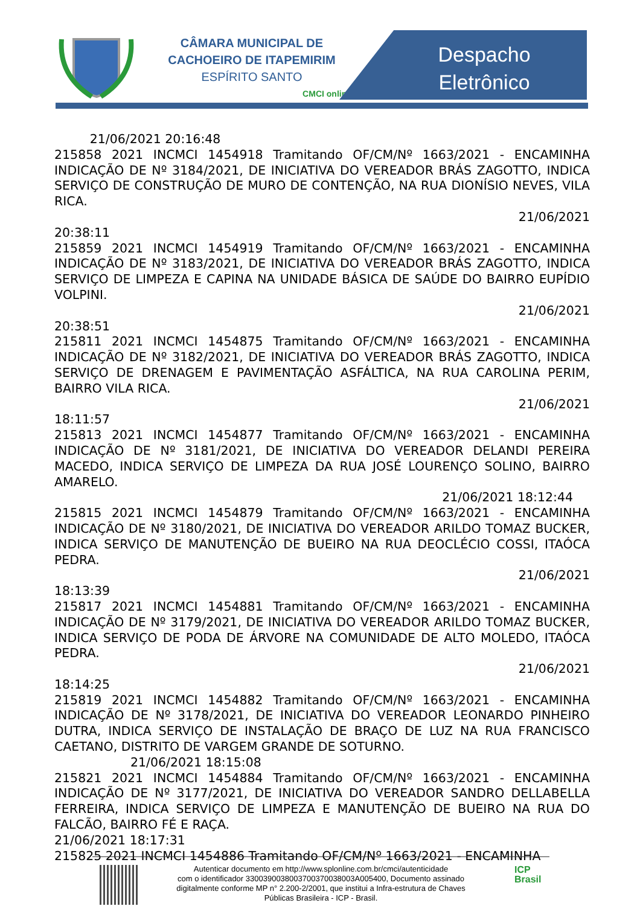CÂMARA MUNICIPAL DE
CACHOEIRO DE ITAPEMIRIM
ESPÍRITO SANTO
CMCI online
Despacho Eletrônico
21/06/2021 20:16:48
215858 2021 INCMCI 1454918 Tramitando OF/CM/Nº 1663/2021 - ENCAMINHA INDICAÇÃO DE Nº 3184/2021, DE INICIATIVA DO VEREADOR BRÁS ZAGOTTO, INDICA SERVIÇO DE CONSTRUÇÃO DE MURO DE CONTENÇÃO, NA RUA DIONÍSIO NEVES, VILA RICA.
21/06/2021
20:38:11
215859 2021 INCMCI 1454919 Tramitando OF/CM/Nº 1663/2021 - ENCAMINHA INDICAÇÃO DE Nº 3183/2021, DE INICIATIVA DO VEREADOR BRÁS ZAGOTTO, INDICA SERVIÇO DE LIMPEZA E CAPINA NA UNIDADE BÁSICA DE SAÚDE DO BAIRRO EUPÍDIO VOLPINI.
21/06/2021
20:38:51
215811 2021 INCMCI 1454875 Tramitando OF/CM/Nº 1663/2021 - ENCAMINHA INDICAÇÃO DE Nº 3182/2021, DE INICIATIVA DO VEREADOR BRÁS ZAGOTTO, INDICA SERVIÇO DE DRENAGEM E PAVIMENTAÇÃO ASFÁLTICA, NA RUA CAROLINA PERIM, BAIRRO VILA RICA.
21/06/2021
18:11:57
215813 2021 INCMCI 1454877 Tramitando OF/CM/Nº 1663/2021 - ENCAMINHA INDICAÇÃO DE Nº 3181/2021, DE INICIATIVA DO VEREADOR DELANDI PEREIRA MACEDO, INDICA SERVIÇO DE LIMPEZA DA RUA JOSÉ LOURENÇO SOLINO, BAIRRO AMARELO.
21/06/2021 18:12:44
215815 2021 INCMCI 1454879 Tramitando OF/CM/Nº 1663/2021 - ENCAMINHA INDICAÇÃO DE Nº 3180/2021, DE INICIATIVA DO VEREADOR ARILDO TOMAZ BUCKER, INDICA SERVIÇO DE MANUTENÇÃO DE BUEIRO NA RUA DEOCLÉCIO COSSI, ITAÓCA PEDRA.
21/06/2021
18:13:39
215817 2021 INCMCI 1454881 Tramitando OF/CM/Nº 1663/2021 - ENCAMINHA INDICAÇÃO DE Nº 3179/2021, DE INICIATIVA DO VEREADOR ARILDO TOMAZ BUCKER, INDICA SERVIÇO DE PODA DE ÁRVORE NA COMUNIDADE DE ALTO MOLEDO, ITAÓCA PEDRA.
21/06/2021
18:14:25
215819 2021 INCMCI 1454882 Tramitando OF/CM/Nº 1663/2021 - ENCAMINHA INDICAÇÃO DE Nº 3178/2021, DE INICIATIVA DO VEREADOR LEONARDO PINHEIRO DUTRA, INDICA SERVIÇO DE INSTALAÇÃO DE BRAÇO DE LUZ NA RUA FRANCISCO CAETANO, DISTRITO DE VARGEM GRANDE DE SOTURNO.
21/06/2021 18:15:08
215821 2021 INCMCI 1454884 Tramitando OF/CM/Nº 1663/2021 - ENCAMINHA INDICAÇÃO DE Nº 3177/2021, DE INICIATIVA DO VEREADOR SANDRO DELLABELLA FERREIRA, INDICA SERVIÇO DE LIMPEZA E MANUTENÇÃO DE BUEIRO NA RUA DO FALCÃO, BAIRRO FÉ E RAÇA.
21/06/2021 18:17:31
215825 2021 INCMCI 1454886 Tramitando OF/CM/Nº 1663/2021 - ENCAMINHA
Autenticar documento em http://www.splonline.com.br/cmci/autenticidade
com o identificador 3300390038003700370038003A005400, Documento assinado
digitalmente conforme MP n° 2.200-2/2001, que institui a Infra-estrutura de Chaves
Públicas Brasileira - ICP - Brasil.
ICP
Brasil